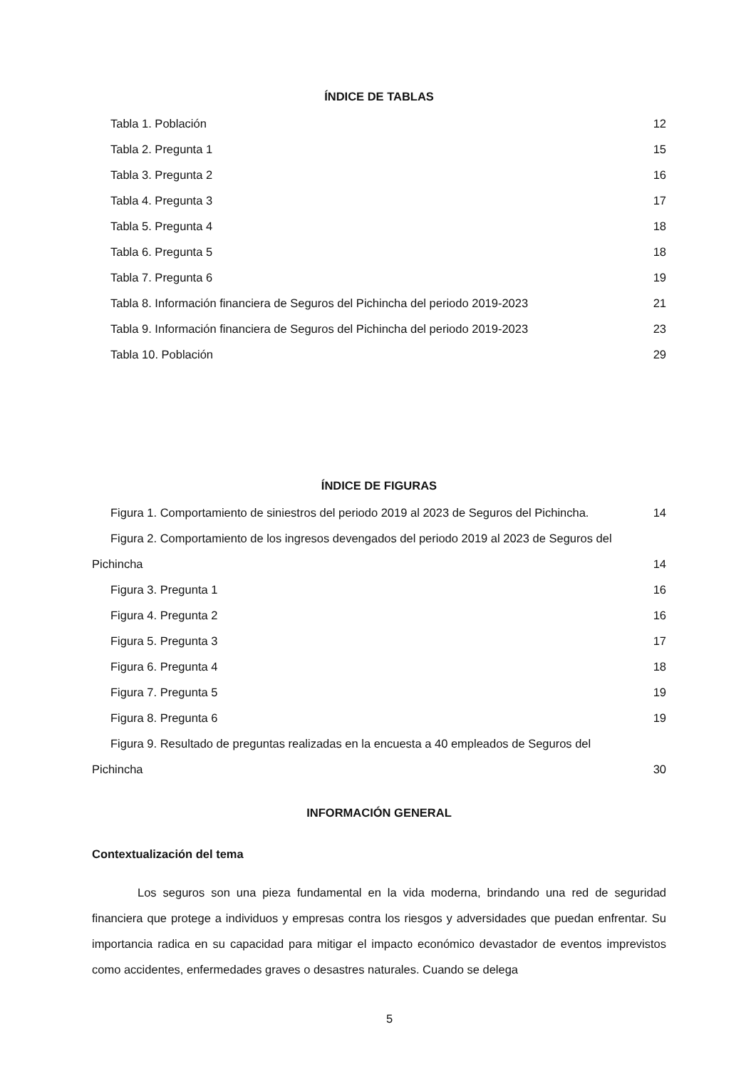ÍNDICE DE TABLAS
Tabla 1. Población 12
Tabla 2. Pregunta 1 15
Tabla 3. Pregunta 2 16
Tabla 4. Pregunta 3 17
Tabla 5. Pregunta 4 18
Tabla 6. Pregunta 5 18
Tabla 7. Pregunta 6 19
Tabla 8. Información financiera de Seguros del Pichincha del periodo 2019-2023 21
Tabla 9. Información financiera de Seguros del Pichincha del periodo 2019-2023 23
Tabla 10. Población 29
ÍNDICE DE FIGURAS
Figura 1. Comportamiento de siniestros del periodo 2019 al 2023 de Seguros del Pichincha. 14
Figura 2. Comportamiento de los ingresos devengados del periodo 2019 al 2023 de Seguros del
Pichincha 14
Figura 3. Pregunta 1 16
Figura 4. Pregunta 2 16
Figura 5. Pregunta 3 17
Figura 6. Pregunta 4 18
Figura 7. Pregunta 5 19
Figura 8. Pregunta 6 19
Figura 9. Resultado de preguntas realizadas en la encuesta a 40 empleados de Seguros del
Pichincha 30
INFORMACIÓN GENERAL
Contextualización del tema
Los seguros son una pieza fundamental en la vida moderna, brindando una red de seguridad financiera que protege a individuos y empresas contra los riesgos y adversidades que puedan enfrentar. Su importancia radica en su capacidad para mitigar el impacto económico devastador de eventos imprevistos como accidentes, enfermedades graves o desastres naturales. Cuando se delega
5